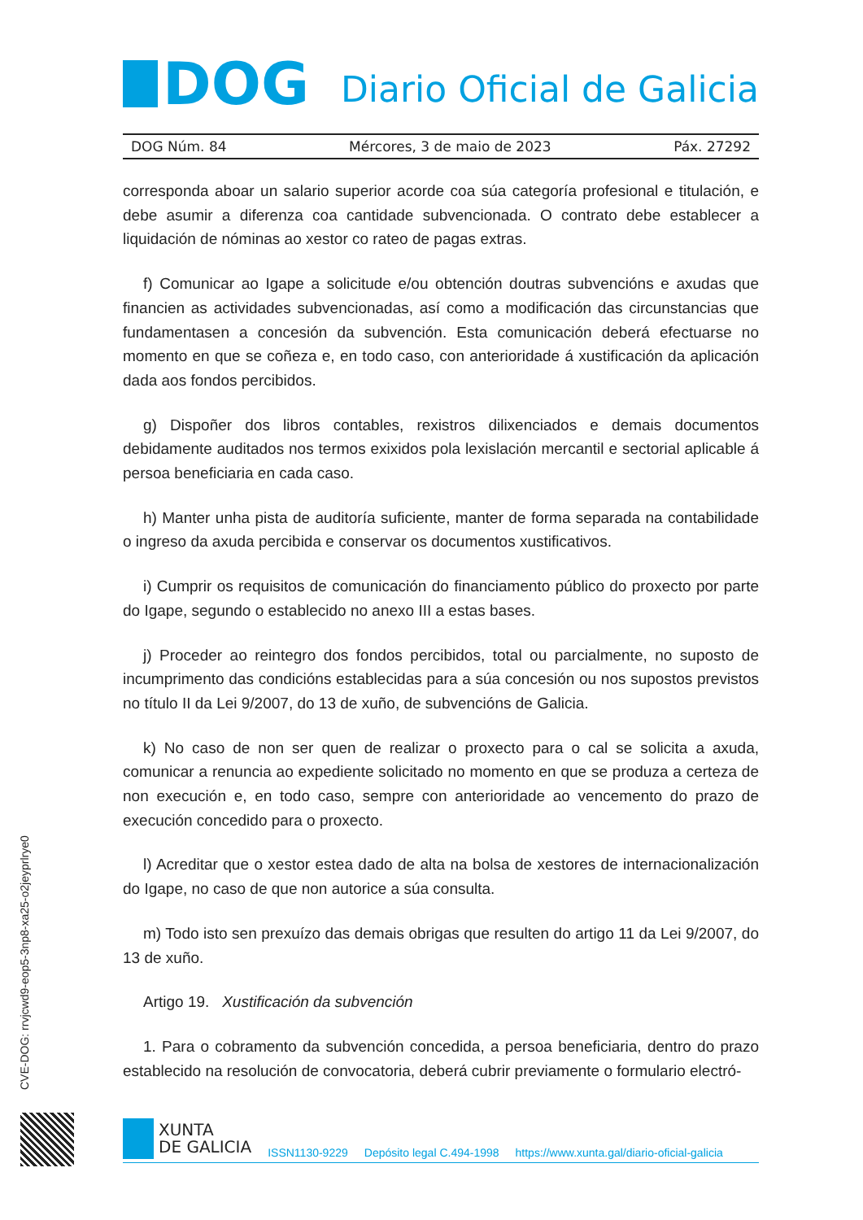DOG
Diario Oficial de Galicia
DOG Núm. 84 Mércores, 3 de maio de 2023 Páx. 27292
corresponda aboar un salario superior acorde coa súa categoría profesional e titulación, e debe asumir a diferenza coa cantidade subvencionada. O contrato debe establecer a liquidación de nóminas ao xestor co rateo de pagas extras.
f) Comunicar ao Igape a solicitude e/ou obtención doutras subvencións e axudas que financien as actividades subvencionadas, así como a modificación das circunstancias que fundamentasen a concesión da subvención. Esta comunicación deberá efectuarse no momento en que se coñeza e, en todo caso, con anterioridade á xustificación da aplicación dada aos fondos percibidos.
g) Dispoñer dos libros contables, rexistros dilixenciados e demais documentos debidamente auditados nos termos exixidos pola lexislación mercantil e sectorial aplicable á persoa beneficiaria en cada caso.
h) Manter unha pista de auditoría suficiente, manter de forma separada na contabilidade o ingreso da axuda percibida e conservar os documentos xustificativos.
i) Cumprir os requisitos de comunicación do financiamento público do proxecto por parte do Igape, segundo o establecido no anexo III a estas bases.
j) Proceder ao reintegro dos fondos percibidos, total ou parcialmente, no suposto de incumprimento das condicións establecidas para a súa concesión ou nos supostos previstos no título II da Lei 9/2007, do 13 de xuño, de subvencións de Galicia.
k) No caso de non ser quen de realizar o proxecto para o cal se solicita a axuda, comunicar a renuncia ao expediente solicitado no momento en que se produza a certeza de non execución e, en todo caso, sempre con anterioridade ao vencemento do prazo de execución concedido para o proxecto.
l) Acreditar que o xestor estea dado de alta na bolsa de xestores de internacionalización do Igape, no caso de que non autorice a súa consulta.
m) Todo isto sen prexuízo das demais obrigas que resulten do artigo 11 da Lei 9/2007, do 13 de xuño.
Artigo 19. Xustificación da subvención
1. Para o cobramento da subvención concedida, a persoa beneficiaria, dentro do prazo establecido na resolución de convocatoria, deberá cubrir previamente o formulario electró-
CVE-DOG: rrvjcwd9-eop5-3np8-xa25-o2jeyprlrye0
XUNTA
DE GALICIA
ISSN1130-9229 Depósito legal C.494-1998 https://www.xunta.gal/diario-oficial-galicia